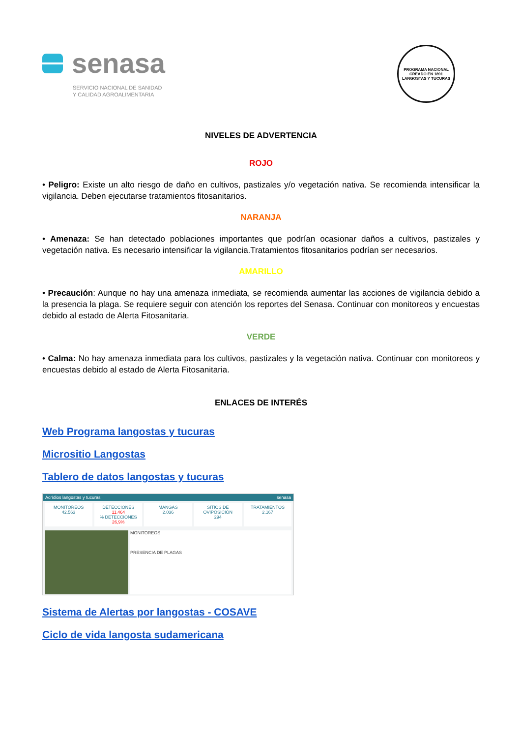senasa
SERVICIO NACIONAL DE SANIDAD
Y CALIDAD AGROALIMENTARIA
PROGRAMA NACIONAL
CREADO EN 1891
LANGOSTAS Y TUCURAS
NIVELES DE ADVERTENCIA
ROJO
• Peligro: Existe un alto riesgo de daño en cultivos, pastizales y/o vegetación nativa. Se recomienda intensificar la vigilancia. Deben ejecutarse tratamientos fitosanitarios.
NARANJA
• Amenaza: Se han detectado poblaciones importantes que podrían ocasionar daños a cultivos, pastizales y vegetación nativa. Es necesario intensificar la vigilancia.Tratamientos fitosanitarios podrían ser necesarios.
AMARILLO
• Precaución: Aunque no hay una amenaza inmediata, se recomienda aumentar las acciones de vigilancia debido a la presencia la plaga. Se requiere seguir con atención los reportes del Senasa. Continuar con monitoreos y encuestas debido al estado de Alerta Fitosanitaria.
VERDE
• Calma: No hay amenaza inmediata para los cultivos, pastizales y la vegetación nativa. Continuar con monitoreos y encuestas debido al estado de Alerta Fitosanitaria.
ENLACES DE INTERÉS
Web Programa langostas y tucuras
Micrositio Langostas
Tablero de datos langostas y tucuras
Acrídios langostas y tucuras senasa
MONITOREOS
42.563
DETECCIONES
11.464
% DETECCIONES 26,9%
MANGAS
2.036
SITIOS DE OVIPOSICIÓN
294
TRATAMIENTOS
2.167
MONITOREOS
PRESENCIA DE PLAGAS
Sistema de Alertas por langostas - COSAVE
Ciclo de vida langosta sudamericana